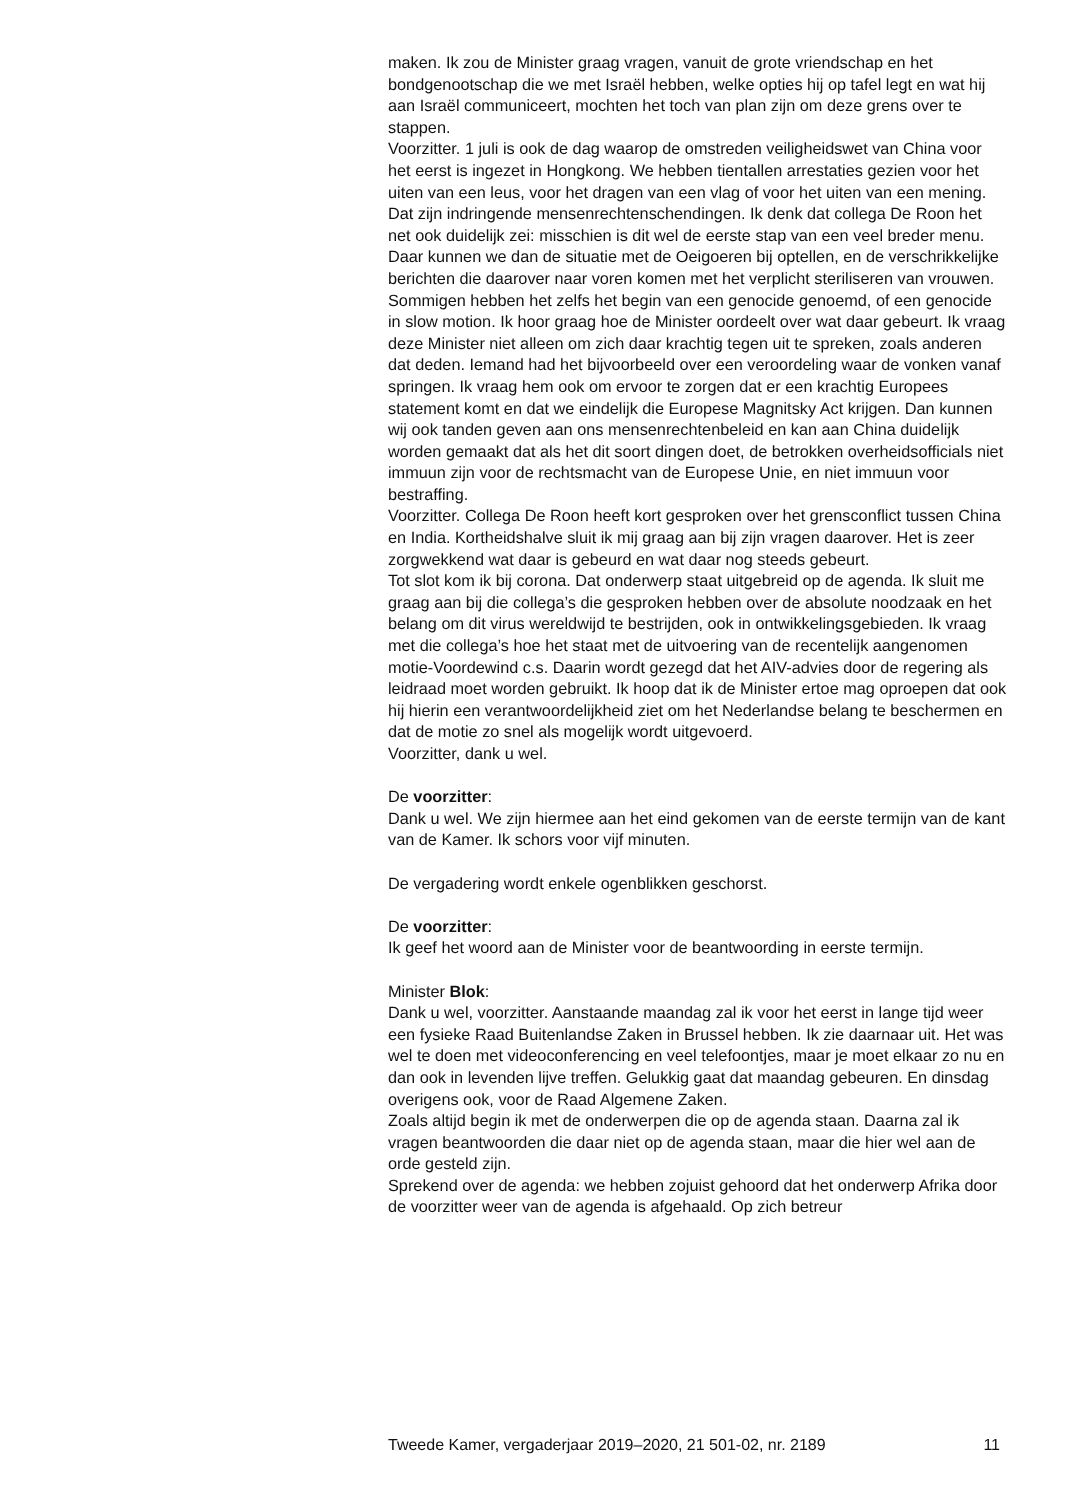maken. Ik zou de Minister graag vragen, vanuit de grote vriendschap en het bondgenootschap die we met Israël hebben, welke opties hij op tafel legt en wat hij aan Israël communiceert, mochten het toch van plan zijn om deze grens over te stappen.
Voorzitter. 1 juli is ook de dag waarop de omstreden veiligheidswet van China voor het eerst is ingezet in Hongkong. We hebben tientallen arrestaties gezien voor het uiten van een leus, voor het dragen van een vlag of voor het uiten van een mening. Dat zijn indringende mensenrechtenschendingen. Ik denk dat collega De Roon het net ook duidelijk zei: misschien is dit wel de eerste stap van een veel breder menu. Daar kunnen we dan de situatie met de Oeigoeren bij optellen, en de verschrikkelijke berichten die daarover naar voren komen met het verplicht steriliseren van vrouwen. Sommigen hebben het zelfs het begin van een genocide genoemd, of een genocide in slow motion. Ik hoor graag hoe de Minister oordeelt over wat daar gebeurt. Ik vraag deze Minister niet alleen om zich daar krachtig tegen uit te spreken, zoals anderen dat deden. Iemand had het bijvoorbeeld over een veroordeling waar de vonken vanaf springen. Ik vraag hem ook om ervoor te zorgen dat er een krachtig Europees statement komt en dat we eindelijk die Europese Magnitsky Act krijgen. Dan kunnen wij ook tanden geven aan ons mensenrechtenbeleid en kan aan China duidelijk worden gemaakt dat als het dit soort dingen doet, de betrokken overheidsofficials niet immuun zijn voor de rechtsmacht van de Europese Unie, en niet immuun voor bestraffing.
Voorzitter. Collega De Roon heeft kort gesproken over het grensconflict tussen China en India. Kortheidshalve sluit ik mij graag aan bij zijn vragen daarover. Het is zeer zorgwekkend wat daar is gebeurd en wat daar nog steeds gebeurt.
Tot slot kom ik bij corona. Dat onderwerp staat uitgebreid op de agenda. Ik sluit me graag aan bij die collega’s die gesproken hebben over de absolute noodzaak en het belang om dit virus wereldwijd te bestrijden, ook in ontwikkelingsgebieden. Ik vraag met die collega’s hoe het staat met de uitvoering van de recentelijk aangenomen motie-Voordewind c.s. Daarin wordt gezegd dat het AIV-advies door de regering als leidraad moet worden gebruikt. Ik hoop dat ik de Minister ertoe mag oproepen dat ook hij hierin een verantwoordelijkheid ziet om het Nederlandse belang te beschermen en dat de motie zo snel als mogelijk wordt uitgevoerd.
Voorzitter, dank u wel.
De voorzitter:
Dank u wel. We zijn hiermee aan het eind gekomen van de eerste termijn van de kant van de Kamer. Ik schors voor vijf minuten.
De vergadering wordt enkele ogenblikken geschorst.
De voorzitter:
Ik geef het woord aan de Minister voor de beantwoording in eerste termijn.
Minister Blok:
Dank u wel, voorzitter. Aanstaande maandag zal ik voor het eerst in lange tijd weer een fysieke Raad Buitenlandse Zaken in Brussel hebben. Ik zie daarnaar uit. Het was wel te doen met videoconferencing en veel telefoontjes, maar je moet elkaar zo nu en dan ook in levenden lijve treffen. Gelukkig gaat dat maandag gebeuren. En dinsdag overigens ook, voor de Raad Algemene Zaken.
Zoals altijd begin ik met de onderwerpen die op de agenda staan. Daarna zal ik vragen beantwoorden die daar niet op de agenda staan, maar die hier wel aan de orde gesteld zijn.
Sprekend over de agenda: we hebben zojuist gehoord dat het onderwerp Afrika door de voorzitter weer van de agenda is afgehaald. Op zich betreur
Tweede Kamer, vergaderjaar 2019–2020, 21 501-02, nr. 2189 11